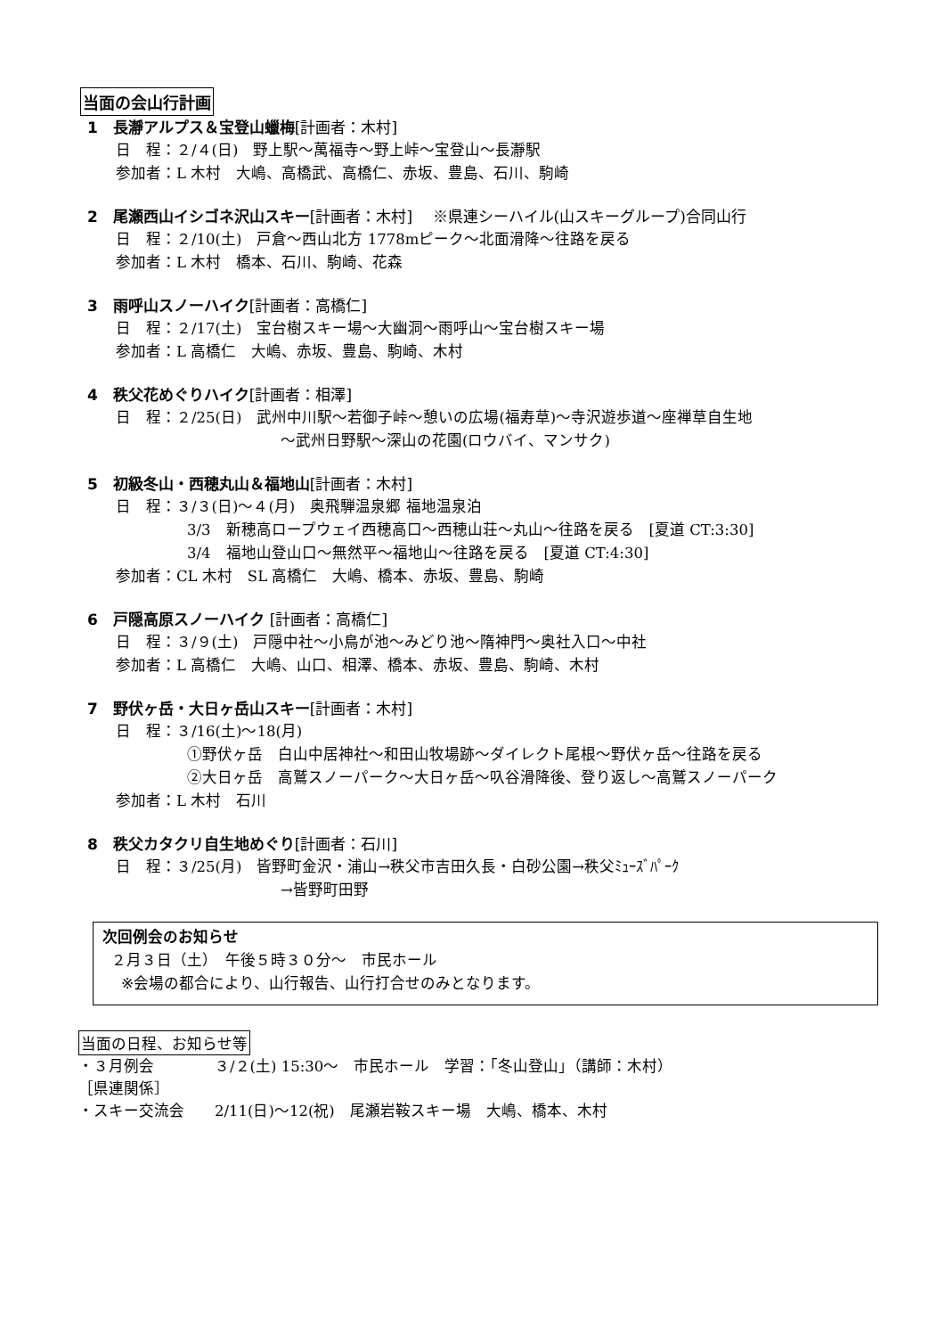当面の会山行計画
1　長瀞アルプス＆宝登山蠟梅[計画者：木村]
日　程：２/４(日)　野上駅～萬福寺～野上峠～宝登山～長瀞駅
参加者：L 木村　大嶋、高橋武、高橋仁、赤坂、豊島、石川、駒崎
2　尾瀬西山イシゴネ沢山スキー[計画者：木村]　 ※県連シーハイル(山スキーグループ)合同山行
日　程：２/10(土)　戸倉～西山北方 1778mピーク～北面滑降～往路を戻る
参加者：L 木村　橋本、石川、駒崎、花森
3　雨呼山スノーハイク[計画者：高橋仁]
日　程：２/17(土)　宝台樹スキー場～大幽洞～雨呼山～宝台樹スキー場
参加者：L 高橋仁　大嶋、赤坂、豊島、駒崎、木村
4　秩父花めぐりハイク[計画者：相澤]
日　程：２/25(日)　武州中川駅～若御子峠～憩いの広場(福寿草)～寺沢遊歩道～座禅草自生地
～武州日野駅～深山の花園(ロウバイ、マンサク)
5　初級冬山・西穂丸山＆福地山[計画者：木村]
日　程：３/３(日)～４(月)　奥飛騨温泉郷 福地温泉泊
3/3　新穂高ロープウェイ西穂高口～西穂山荘～丸山～往路を戻る　[夏道 CT:3:30]
3/4　福地山登山口～無然平～福地山～往路を戻る　[夏道 CT:4:30]
参加者：CL 木村　SL 高橋仁　大嶋、橋本、赤坂、豊島、駒崎
6　戸隠高原スノーハイク [計画者：高橋仁]
日　程：３/９(土)　戸隠中社～小鳥が池～みどり池～隋神門～奥社入口～中社
参加者：L 高橋仁　大嶋、山口、相澤、橋本、赤坂、豊島、駒崎、木村
7　野伏ヶ岳・大日ヶ岳山スキー[計画者：木村]
日　程：３/16(土)～18(月)
①野伏ヶ岳　白山中居神社～和田山牧場跡～ダイレクト尾根～野伏ヶ岳～往路を戻る
②大日ヶ岳　高鷲スノーパーク～大日ヶ岳～叺谷滑降後、登り返し～高鷲スノーパーク
参加者：L 木村　石川
8　秩父カタクリ自生地めぐり[計画者：石川]
日　程：３/25(月)　皆野町金沢・浦山→秩父市吉田久長・白砂公園→秩父ﾐｭｰｽﾞﾊﾟｰｸ
→皆野町田野
次回例会のお知らせ
２月３日（土）　午後５時３０分～　市民ホール
※会場の都合により、山行報告、山行打合せのみとなります。
当面の日程、お知らせ等
・３月例会　　　　３/２(土) 15:30～　市民ホール　学習：「冬山登山」（講師：木村）
［県連関係］
・スキー交流会　　2/11(日)～12(祝)　尾瀬岩鞍スキー場　大嶋、橋本、木村